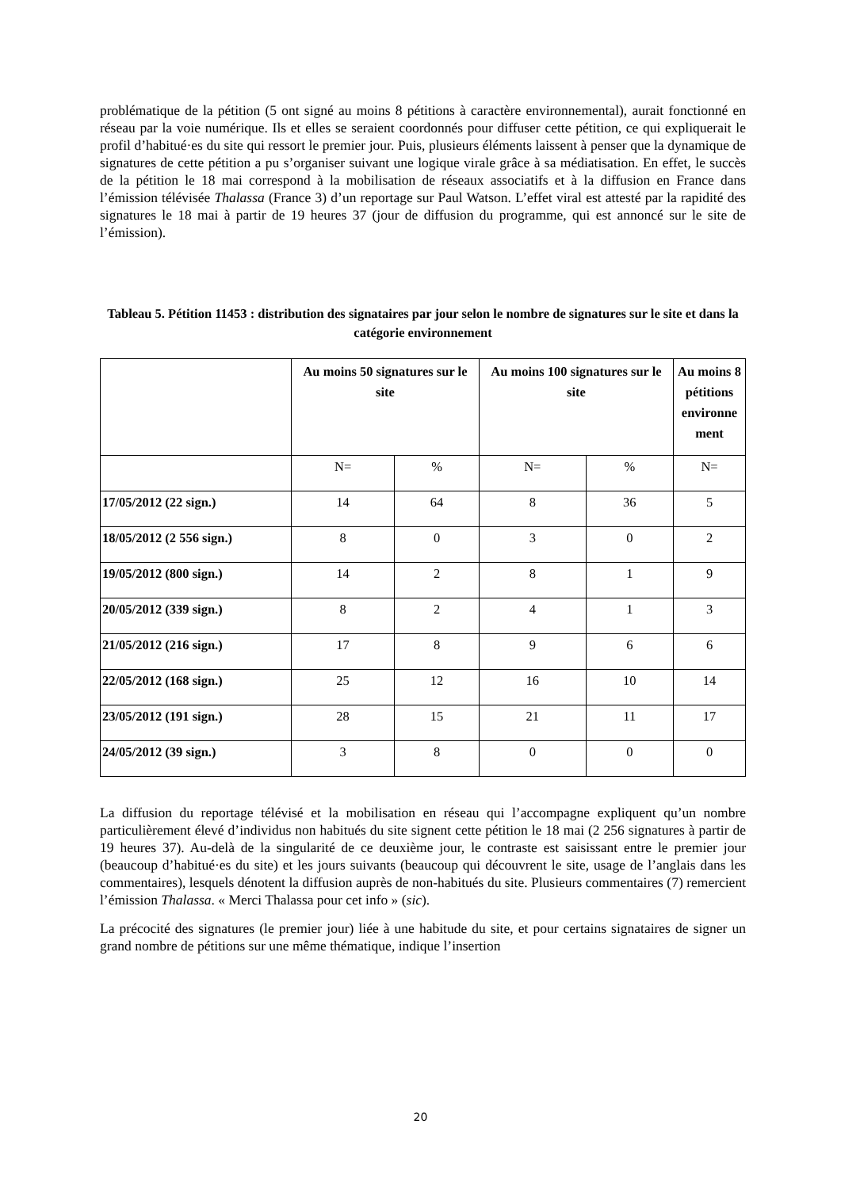problématique de la pétition (5 ont signé au moins 8 pétitions à caractère environnemental), aurait fonctionné en réseau par la voie numérique. Ils et elles se seraient coordonnés pour diffuser cette pétition, ce qui expliquerait le profil d’habitué·es du site qui ressort le premier jour. Puis, plusieurs éléments laissent à penser que la dynamique de signatures de cette pétition a pu s’organiser suivant une logique virale grâce à sa médiatisation. En effet, le succès de la pétition le 18 mai correspond à la mobilisation de réseaux associatifs et à la diffusion en France dans l’émission télévisée Thalassa (France 3) d’un reportage sur Paul Watson. L’effet viral est attesté par la rapidité des signatures le 18 mai à partir de 19 heures 37 (jour de diffusion du programme, qui est annoncé sur le site de l’émission).
Tableau 5. Pétition 11453 : distribution des signataires par jour selon le nombre de signatures sur le site et dans la catégorie environnement
| | Au moins 50 signatures sur le site | | Au moins 100 signatures sur le site | | Au moins 8 pétitions environne ment |
| --- | --- | --- | --- | --- | --- |
| | N= | % | N= | % | N= |
| 17/05/2012 (22 sign.) | 14 | 64 | 8 | 36 | 5 |
| 18/05/2012 (2 556 sign.) | 8 | 0 | 3 | 0 | 2 |
| 19/05/2012 (800 sign.) | 14 | 2 | 8 | 1 | 9 |
| 20/05/2012 (339 sign.) | 8 | 2 | 4 | 1 | 3 |
| 21/05/2012 (216 sign.) | 17 | 8 | 9 | 6 | 6 |
| 22/05/2012 (168 sign.) | 25 | 12 | 16 | 10 | 14 |
| 23/05/2012 (191 sign.) | 28 | 15 | 21 | 11 | 17 |
| 24/05/2012 (39 sign.) | 3 | 8 | 0 | 0 | 0 |
La diffusion du reportage télévisé et la mobilisation en réseau qui l’accompagne expliquent qu’un nombre particulièrement élevé d’individus non habitués du site signent cette pétition le 18 mai (2 256 signatures à partir de 19 heures 37). Au-delà de la singularité de ce deuxième jour, le contraste est saisissant entre le premier jour (beaucoup d’habitué·es du site) et les jours suivants (beaucoup qui découvrent le site, usage de l’anglais dans les commentaires), lesquels dénotent la diffusion auprès de non-habitués du site. Plusieurs commentaires (7) remercient l’émission Thalassa. « Merci Thalassa pour cet info » (sic).
La précocité des signatures (le premier jour) liée à une habitude du site, et pour certains signataires de signer un grand nombre de pétitions sur une même thématique, indique l’insertion
20